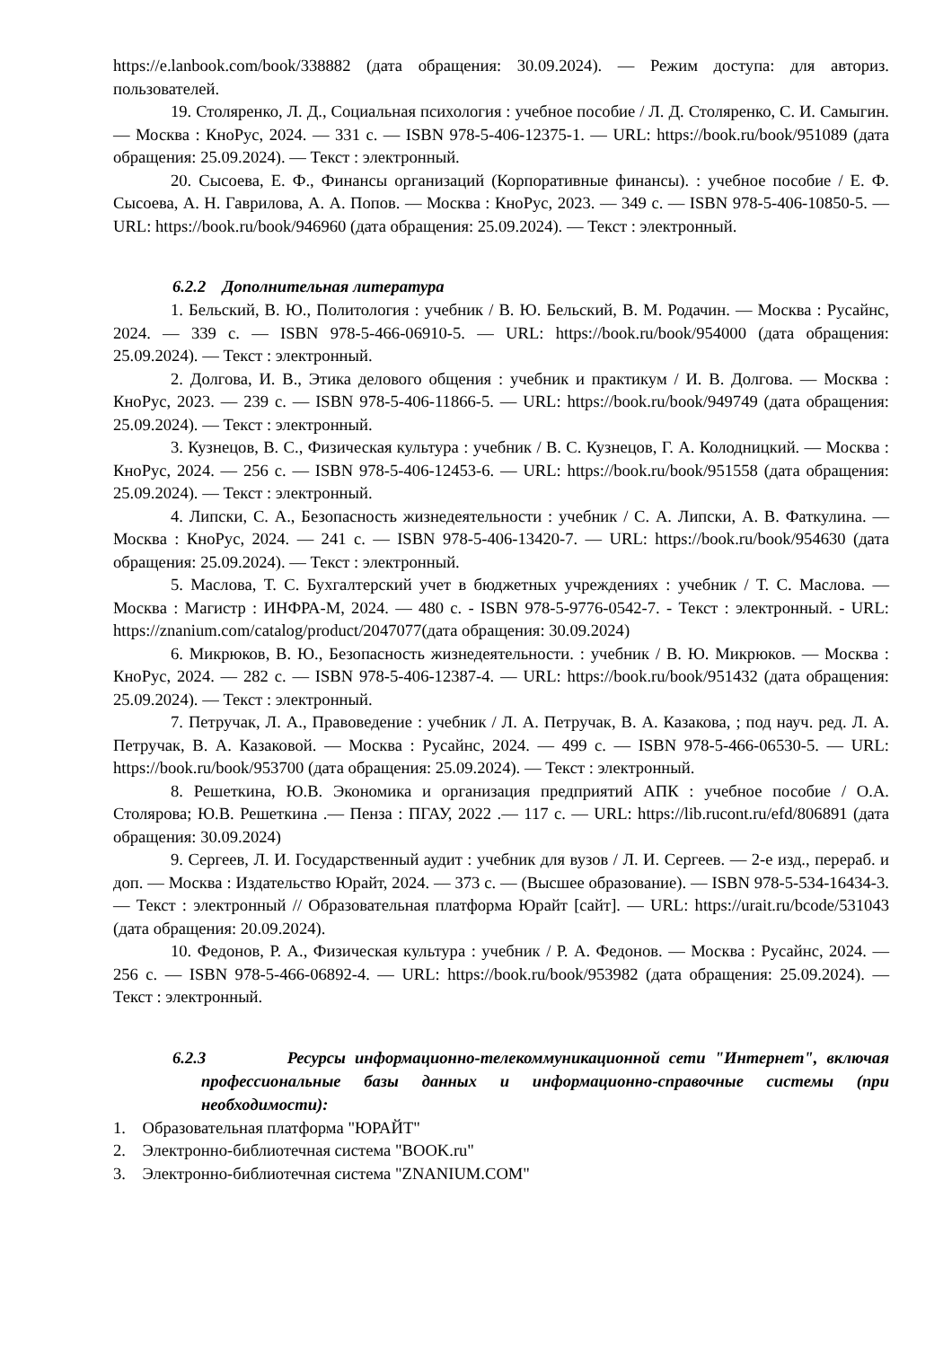https://e.lanbook.com/book/338882 (дата обращения: 30.09.2024). — Режим доступа: для авториз. пользователей.
19. Столяренко, Л. Д., Социальная психология : учебное пособие / Л. Д. Столяренко, С. И. Самыгин. — Москва : КноРус, 2024. — 331 с. — ISBN 978-5-406-12375-1. — URL: https://book.ru/book/951089 (дата обращения: 25.09.2024). — Текст : электронный.
20. Сысоева, Е. Ф., Финансы организаций (Корпоративные финансы). : учебное пособие / Е. Ф. Сысоева, А. Н. Гаврилова, А. А. Попов. — Москва : КноРус, 2023. — 349 с. — ISBN 978-5-406-10850-5. — URL: https://book.ru/book/946960 (дата обращения: 25.09.2024). — Текст : электронный.
6.2.2 Дополнительная литература
1. Бельский, В. Ю., Политология : учебник / В. Ю. Бельский, В. М. Родачин. — Москва : Русайнс, 2024. — 339 с. — ISBN 978-5-466-06910-5. — URL: https://book.ru/book/954000 (дата обращения: 25.09.2024). — Текст : электронный.
2. Долгова, И. В., Этика делового общения : учебник и практикум / И. В. Долгова. — Москва : КноРус, 2023. — 239 с. — ISBN 978-5-406-11866-5. — URL: https://book.ru/book/949749 (дата обращения: 25.09.2024). — Текст : электронный.
3. Кузнецов, В. С., Физическая культура : учебник / В. С. Кузнецов, Г. А. Колодницкий. — Москва : КноРус, 2024. — 256 с. — ISBN 978-5-406-12453-6. — URL: https://book.ru/book/951558 (дата обращения: 25.09.2024). — Текст : электронный.
4. Липски, С. А., Безопасность жизнедеятельности : учебник / С. А. Липски, А. В. Фаткулина. — Москва : КноРус, 2024. — 241 с. — ISBN 978-5-406-13420-7. — URL: https://book.ru/book/954630 (дата обращения: 25.09.2024). — Текст : электронный.
5. Маслова, Т. С. Бухгалтерский учет в бюджетных учреждениях : учебник / Т. С. Маслова. — Москва : Магистр : ИНФРА-М, 2024. — 480 с. - ISBN 978-5-9776-0542-7. - Текст : электронный. - URL: https://znanium.com/catalog/product/2047077(дата обращения: 30.09.2024)
6. Микрюков, В. Ю., Безопасность жизнедеятельности. : учебник / В. Ю. Микрюков. — Москва : КноРус, 2024. — 282 с. — ISBN 978-5-406-12387-4. — URL: https://book.ru/book/951432 (дата обращения: 25.09.2024). — Текст : электронный.
7. Петручак, Л. А., Правоведение : учебник / Л. А. Петручак, В. А. Казакова, ; под науч. ред. Л. А. Петручак, В. А. Казаковой. — Москва : Русайнс, 2024. — 499 с. — ISBN 978-5-466-06530-5. — URL: https://book.ru/book/953700 (дата обращения: 25.09.2024). — Текст : электронный.
8. Решеткина, Ю.В. Экономика и организация предприятий АПК : учебное пособие / О.А. Столярова; Ю.В. Решеткина .— Пенза : ПГАУ, 2022 .— 117 с. — URL: https://lib.rucont.ru/efd/806891 (дата обращения: 30.09.2024)
9. Сергеев, Л. И. Государственный аудит : учебник для вузов / Л. И. Сергеев. — 2-е изд., перераб. и доп. — Москва : Издательство Юрайт, 2024. — 373 с. — (Высшее образование). — ISBN 978-5-534-16434-3. — Текст : электронный // Образовательная платформа Юрайт [сайт]. — URL: https://urait.ru/bcode/531043 (дата обращения: 20.09.2024).
10. Федонов, Р. А., Физическая культура : учебник / Р. А. Федонов. — Москва : Русайнс, 2024. — 256 с. — ISBN 978-5-466-06892-4. — URL: https://book.ru/book/953982 (дата обращения: 25.09.2024). — Текст : электронный.
6.2.3 Ресурсы информационно-телекоммуникационной сети "Интернет", включая профессиональные базы данных и информационно-справочные системы (при необходимости):
1. Образовательная платформа "ЮРАЙТ"
2. Электронно-библиотечная система "BOOK.ru"
3. Электронно-библиотечная система "ZNANIUM.COM"